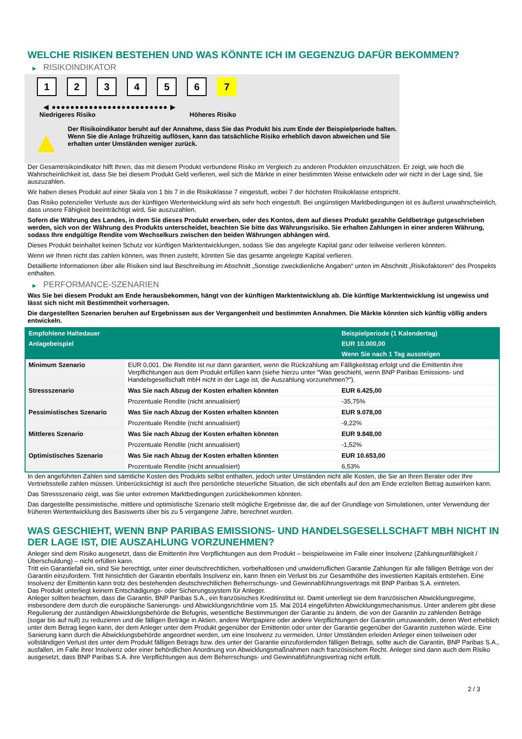WELCHE RISIKEN BESTEHEN UND WAS KÖNNTE ICH IM GEGENZUG DAFÜR BEKOMMEN?
▶ RISIKOINDIKATOR
1 2 3 4 5 6 7
◀ ●●●●●●●●●●●●●●●●●●●●●●●●● ▶
Niedrigeres Risiko Höheres Risiko
▲
Der Risikoindikator beruht auf der Annahme, dass Sie das Produkt bis zum Ende der Beispielperiode halten.
Wenn Sie die Anlage frühzeitig auflösen, kann das tatsächliche Risiko erheblich davon abweichen und Sie erhalten unter Umständen weniger zurück.
Der Gesamtrisikoindikator hilft Ihnen, das mit diesem Produkt verbundene Risiko im Vergleich zu anderen Produkten einzuschätzen. Er zeigt, wie hoch die Wahrscheinlichkeit ist, dass Sie bei diesem Produkt Geld verlieren, weil sich die Märkte in einer bestimmten Weise entwickeln oder wir nicht in der Lage sind, Sie auszuzahlen.
Wir haben dieses Produkt auf einer Skala von 1 bis 7 in die Risikoklasse 7 eingestuft, wobei 7 der höchsten Risikoklasse entspricht.
Das Risiko potenzieller Verluste aus der künftigen Wertentwicklung wird als sehr hoch eingestuft. Bei ungünstigen Marktbedingungen ist es äußerst unwahrscheinlich, dass unsere Fähigkeit beeinträchtigt wird, Sie auszuzahlen.
Sofern die Währung des Landes, in dem Sie dieses Produkt erwerben, oder des Kontos, dem auf dieses Produkt gezahlte Geldbeträge gutgeschrieben werden, sich von der Währung des Produkts unterscheidet, beachten Sie bitte das Währungsrisiko. Sie erhalten Zahlungen in einer anderen Währung, sodass Ihre endgültige Rendite vom Wechselkurs zwischen den beiden Währungen abhängen wird.
Dieses Produkt beinhaltet keinen Schutz vor künftigen Marktentwicklungen, sodass Sie das angelegte Kapital ganz oder teilweise verlieren könnten.
Wenn wir Ihnen nicht das zahlen können, was Ihnen zusteht, könnten Sie das gesamte angelegte Kapital verlieren.
Detaillierte Informationen über alle Risiken sind laut Beschreibung im Abschnitt „Sonstige zweckdienliche Angaben“ unten im Abschnitt „Risikofaktoren“ des Prospekts enthalten.
▶ PERFORMANCE-SZENARIEN
Was Sie bei diesem Produkt am Ende herausbekommen, hängt von der künftigen Marktentwicklung ab. Die künftige Marktentwicklung ist ungewiss und lässt sich nicht mit Bestimmtheit vorhersagen.
Die dargestellten Szenarien beruhen auf Ergebnissen aus der Vergangenheit und bestimmten Annahmen. Die Märkte könnten sich künftig völlig anders entwickeln.
| Empfohlene Haltedauer | | Beispielperiode (1 Kalendertag) |
| --- | --- | --- |
| Anlagebeispiel | | EUR 10.000,00 |
| | | Wenn Sie nach 1 Tag aussteigen |
| Minimum Szenario | EUR 0,001. Die Rendite ist nur dann garantiert, wenn die Rückzahlung am Fälligkeitstag erfolgt und die Emittentin ihre Verpflichtungen aus dem Produkt erfüllen kann (siehe hierzu unter "Was geschieht, wenn BNP Paribas Emissions- und Handelsgesellschaft mbH nicht in der Lage ist, die Auszahlung vorzunehmen?"). | |
| Stressszenario | Was Sie nach Abzug der Kosten erhalten könnten | EUR 6.425,00 |
| | Prozentuale Rendite (nicht annualisiert) | -35,75% |
| Pessimistisches Szenario | Was Sie nach Abzug der Kosten erhalten könnten | EUR 9.078,00 |
| | Prozentuale Rendite (nicht annualisiert) | -9,22% |
| Mittleres Szenario | Was Sie nach Abzug der Kosten erhalten könnten | EUR 9.848,00 |
| | Prozentuale Rendite (nicht annualisiert) | -1,52% |
| Optimistisches Szenario | Was Sie nach Abzug der Kosten erhalten könnten | EUR 10.653,00 |
| | Prozentuale Rendite (nicht annualisiert) | 6,53% |
In den angeführten Zahlen sind sämtliche Kosten des Produkts selbst enthalten, jedoch unter Umständen nicht alle Kosten, die Sie an Ihren Berater oder Ihre Vertriebsstelle zahlen müssen. Unberücksichtigt ist auch Ihre persönliche steuerliche Situation, die sich ebenfalls auf den am Ende erzielten Betrag auswirken kann.
Das Stressszenario zeigt, was Sie unter extremen Marktbedingungen zurückbekommen könnten.
Das dargestellte pessimistische, mittlere und optimistische Szenario stellt mögliche Ergebnisse dar, die auf der Grundlage von Simulationen, unter Verwendung der früheren Wertentwicklung des Basiswerts über bis zu 5 vergangene Jahre, berechnet wurden.
WAS GESCHIEHT, WENN BNP PARIBAS EMISSIONS- UND HANDELSGESELLSCHAFT MBH NICHT IN DER LAGE IST, DIE AUSZAHLUNG VORZUNEHMEN?
Anleger sind dem Risiko ausgesetzt, dass die Emittentin ihre Verpflichtungen aus dem Produkt – beispielsweise im Falle einer Insolvenz (Zahlungsunfähigkeit / Überschuldung) – nicht erfüllen kann.
Tritt ein Garantiefall ein, sind Sie berechtigt, unter einer deutschrechtlichen, vorbehaltlosen und unwiderruflichen Garantie Zahlungen für alle fälligen Beträge von der Garantin einzufordern. Tritt hinsichtlich der Garantin ebenfalls Insolvenz ein, kann Ihnen ein Verlust bis zur Gesamthöhe des investierten Kapitals entstehen. Eine Insolvenz der Emittentin kann trotz des bestehenden deutschrechtlichen Beherrschungs- und Gewinnabführungsvertrags mit BNP Paribas S.A. eintreten.
Das Produkt unterliegt keinem Entschädigungs- oder Sicherungssystem für Anleger.
Anleger sollten beachten, dass die Garantin, BNP Paribas S.A., ein französisches Kreditinstitut ist. Damit unterliegt sie dem französischen Abwicklungsregime, insbesondere dem durch die europäische Sanierungs- und Abwicklungsrichtlinie vom 15. Mai 2014 eingeführten Abwicklungsmechanismus. Unter anderem gibt diese Regulierung der zuständigen Abwicklungsbehörde die Befugnis, wesentliche Bestimmungen der Garantie zu ändern, die von der Garantin zu zahlenden Beträge (sogar bis auf null) zu reduzieren und die fälligen Beträge in Aktien, andere Wertpapiere oder andere Verpflichtungen der Garantin umzuwandeln, deren Wert erheblich unter dem Betrag liegen kann, der dem Anleger unter dem Produkt gegenüber der Emittentin oder unter der Garantie gegenüber der Garantin zustehen würde. Eine Sanierung kann durch die Abwicklungsbehörde angeordnet werden, um eine Insolvenz zu vermeiden. Unter Umständen erleiden Anleger einen teilweisen oder vollständigen Verlust des unter dem Produkt fälligen Betrags bzw. des unter der Garantie einzufordernden fälligen Betrags, sollte auch die Garantin, BNP Paribas S.A., ausfallen, im Falle ihrer Insolvenz oder einer behördlichen Anordnung von Abwicklungsmaßnahmen nach französischem Recht. Anleger sind dann auch dem Risiko ausgesetzt, dass BNP Paribas S.A. ihre Verpflichtungen aus dem Beherrschungs- und Gewinnabführungsvertrag nicht erfüllt.
2 / 3